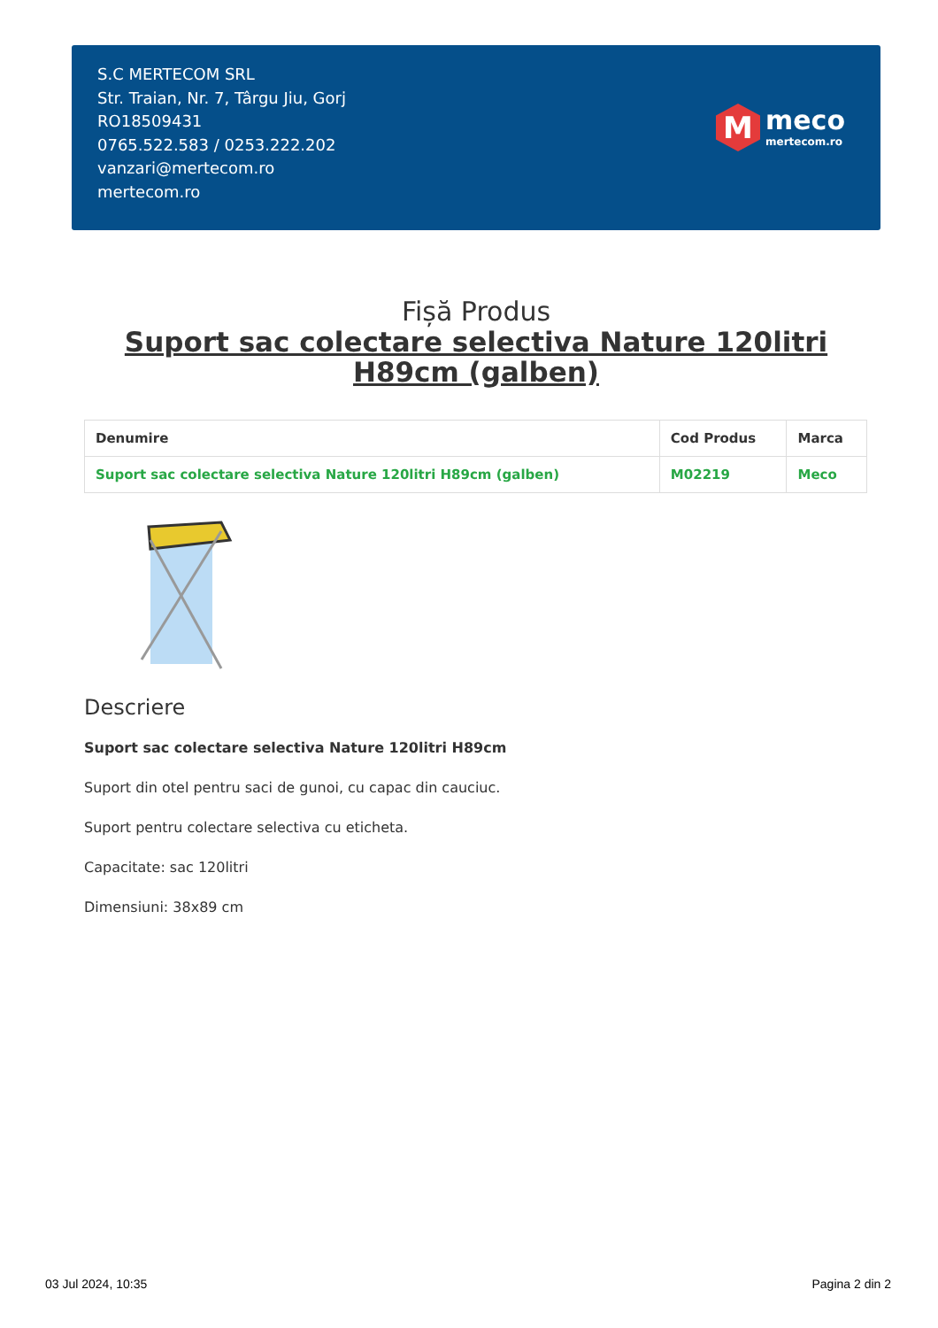S.C MERTECOM SRL
Str. Traian, Nr. 7, Târgu Jiu, Gorj
RO18509431
0765.522.583 / 0253.222.202
vanzari@mertecom.ro
mertecom.ro
M
meco
mertecom.ro
Fișă Produs
Suport sac colectare selectiva Nature 120litri H89cm (galben)
| Denumire | Cod Produs | Marca |
| --- | --- | --- |
| Suport sac colectare selectiva Nature 120litri H89cm (galben) | M02219 | Meco |
Descriere
Suport sac colectare selectiva Nature 120litri H89cm
Suport din otel pentru saci de gunoi, cu capac din cauciuc.
Suport pentru colectare selectiva cu eticheta.
Capacitate: sac 120litri
Dimensiuni: 38x89 cm
03 Jul 2024, 10:35 Pagina 2 din 2